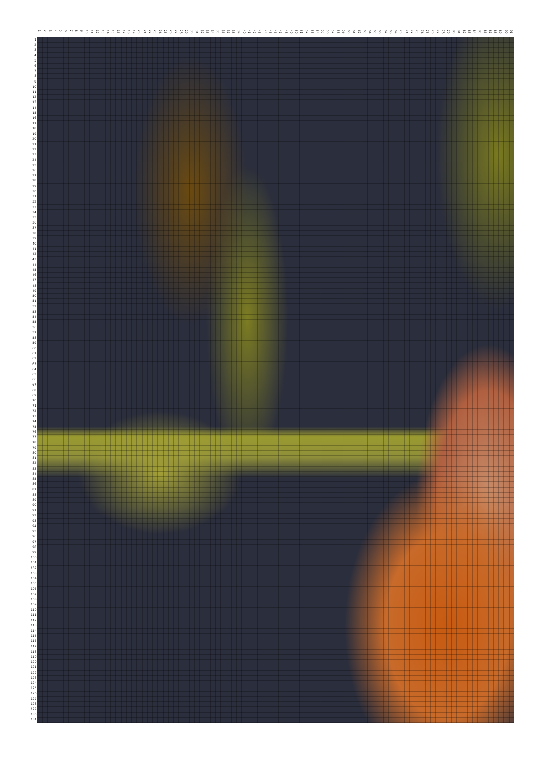123456789 10 11 12 13 14 15 16 17 18 19 20 21 22 23 24 25 26 27 28 29 30 31 32 33 34 35 36 37 38 39 40 41 42 43 44 45 46 47 48 49 50 51 52 53 54 55 56 57 58 59 60 61 62 63 64 65 66 67 68 69 70 71 72 73 74 75 76 77 78 79 80 81 82 83 84 85 86 87 88 89 90 91
1
2
3
4
5
6
7
8
9
10
11
12
13
14
15
16
17
18
19
20
21
22
23
24
25
26
27
28
29
30
31
32
33
34
35
36
37
38
39
40
41
42
43
44
45
46
47
48
49
50
51
52
53
54
55
56
57
58
59
60
61
62
63
64
65
66
67
68
69
70
71
72
73
74
75
76
77
78
79
80
81
82
83
84
85
86
87
88
89
90
91
92
93
94
95
96
97
98
99
100
101
102
103
104
105
106
107
108
109
110
111
112
113
114
115
116
117
118
119
120
121
122
123
124
125
126
127
128
129
130
131